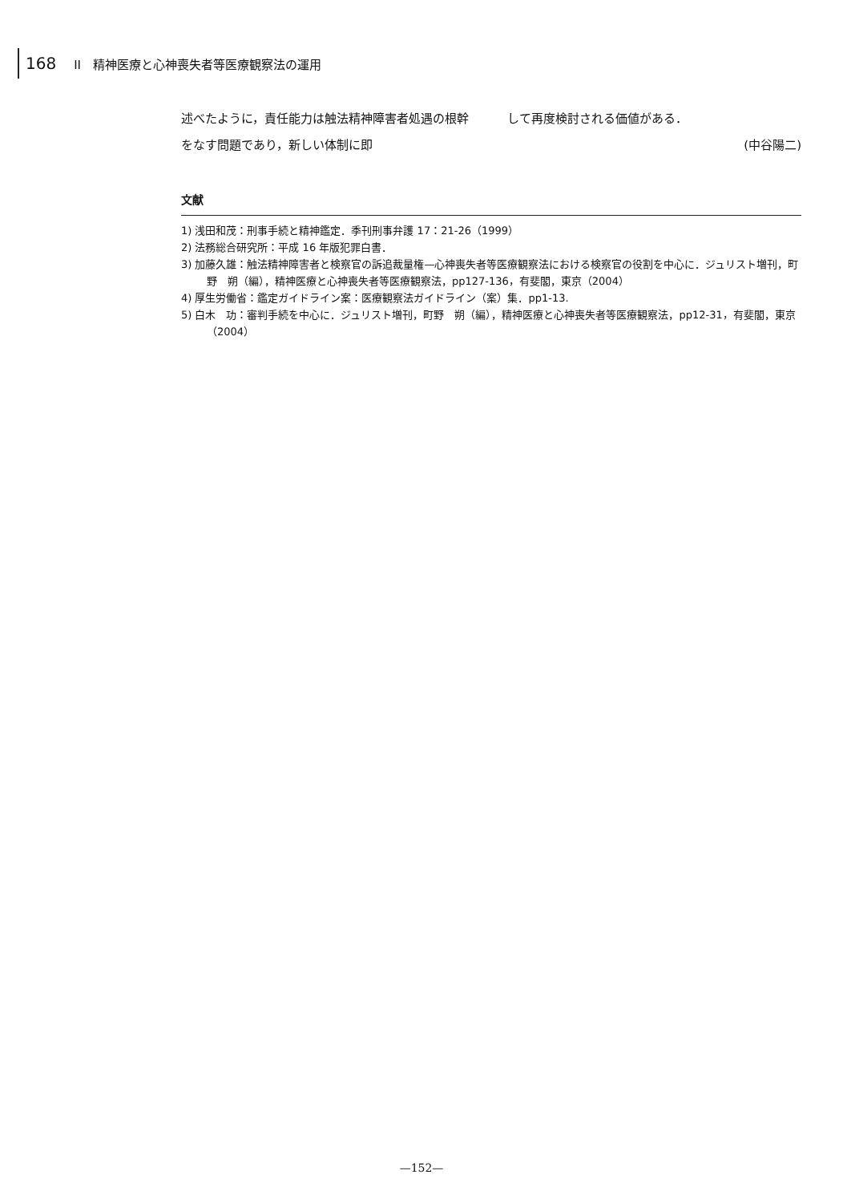168 II　精神医療と心神喪失者等医療観察法の運用
述べたように，責任能力は触法精神障害者処遇の根幹をなす問題であり，新しい体制に即
して再度検討される価値がある．
(中谷陽二)
文献
1) 浅田和茂：刑事手続と精神鑑定．季刊刑事弁護 17：21-26（1999）
2) 法務総合研究所：平成 16 年版犯罪白書．
3) 加藤久雄：触法精神障害者と検察官の訴追裁量権—心神喪失者等医療観察法における検察官の役割を中心に．ジュリスト増刊，町野　朔（編），精神医療と心神喪失者等医療観察法，pp127-136，有斐閣，東京（2004）
4) 厚生労働省：鑑定ガイドライン案：医療観察法ガイドライン（案）集．pp1-13.
5) 白木　功：審判手続を中心に．ジュリスト増刊，町野　朔（編），精神医療と心神喪失者等医療観察法，pp12-31，有斐閣，東京（2004）
—152—